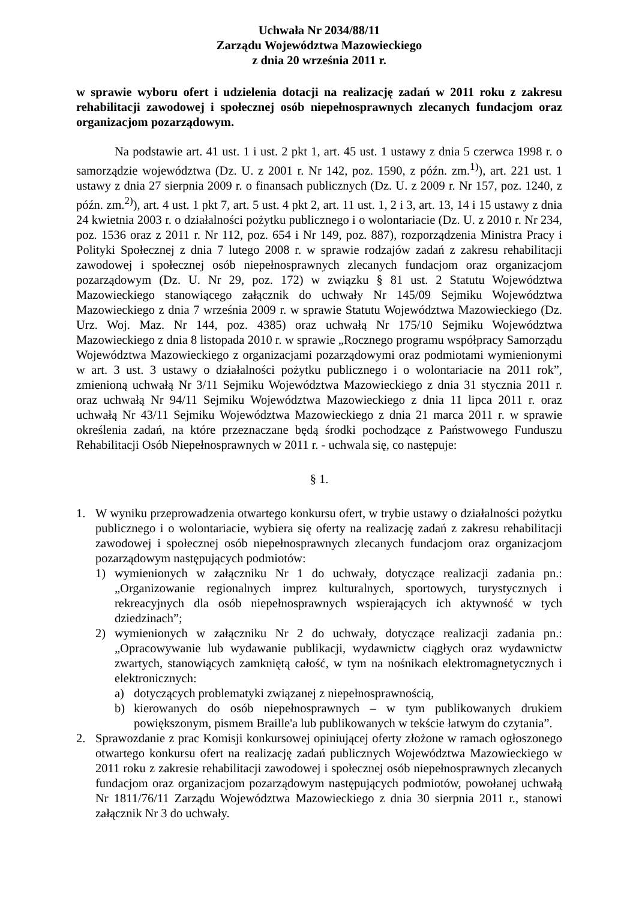Uchwała Nr 2034/88/11
Zarządu Województwa Mazowieckiego
z dnia 20 września 2011 r.
w sprawie wyboru ofert i udzielenia dotacji na realizację zadań w 2011 roku z zakresu rehabilitacji zawodowej i społecznej osób niepełnosprawnych zlecanych fundacjom oraz organizacjom pozarządowym.
Na podstawie art. 41 ust. 1 i ust. 2 pkt 1, art. 45 ust. 1 ustawy z dnia 5 czerwca 1998 r. o samorządzie województwa (Dz. U. z 2001 r. Nr 142, poz. 1590, z późn. zm.<sup>1)</sup>), art. 221 ust. 1 ustawy z dnia 27 sierpnia 2009 r. o finansach publicznych (Dz. U. z 2009 r. Nr 157, poz. 1240, z późn. zm.<sup>2)</sup>), art. 4 ust. 1 pkt 7, art. 5 ust. 4 pkt 2, art. 11 ust. 1, 2 i 3, art. 13, 14 i 15 ustawy z dnia 24 kwietnia 2003 r. o działalności pożytku publicznego i o wolontariacie (Dz. U. z 2010 r. Nr 234, poz. 1536 oraz z 2011 r. Nr 112, poz. 654 i Nr 149, poz. 887), rozporządzenia Ministra Pracy i Polityki Społecznej z dnia 7 lutego 2008 r. w sprawie rodzajów zadań z zakresu rehabilitacji zawodowej i społecznej osób niepełnosprawnych zlecanych fundacjom oraz organizacjom pozarządowym (Dz. U. Nr 29, poz. 172) w związku § 81 ust. 2 Statutu Województwa Mazowieckiego stanowiącego załącznik do uchwały Nr 145/09 Sejmiku Województwa Mazowieckiego z dnia 7 września 2009 r. w sprawie Statutu Województwa Mazowieckiego (Dz. Urz. Woj. Maz. Nr 144, poz. 4385) oraz uchwałą Nr 175/10 Sejmiku Województwa Mazowieckiego z dnia 8 listopada 2010 r. w sprawie „Rocznego programu współpracy Samorządu Województwa Mazowieckiego z organizacjami pozarządowymi oraz podmiotami wymienionymi w art. 3 ust. 3 ustawy o działalności pożytku publicznego i o wolontariacie na 2011 rok”, zmienioną uchwałą Nr 3/11 Sejmiku Województwa Mazowieckiego z dnia 31 stycznia 2011 r. oraz uchwałą Nr 94/11 Sejmiku Województwa Mazowieckiego z dnia 11 lipca 2011 r. oraz uchwałą Nr 43/11 Sejmiku Województwa Mazowieckiego z dnia 21 marca 2011 r. w sprawie określenia zadań, na które przeznaczane będą środki pochodzące z Państwowego Funduszu Rehabilitacji Osób Niepełnosprawnych w 2011 r. - uchwala się, co następuje:
§ 1.
1. W wyniku przeprowadzenia otwartego konkursu ofert, w trybie ustawy o działalności pożytku publicznego i o wolontariacie, wybiera się oferty na realizację zadań z zakresu rehabilitacji zawodowej i społecznej osób niepełnosprawnych zlecanych fundacjom oraz organizacjom pozarządowym następujących podmiotów:
1) wymienionych w załączniku Nr 1 do uchwały, dotyczące realizacji zadania pn.: „Organizowanie regionalnych imprez kulturalnych, sportowych, turystycznych i rekreacyjnych dla osób niepełnosprawnych wspierających ich aktywność w tych dziedzinach”;
2) wymienionych w załączniku Nr 2 do uchwały, dotyczące realizacji zadania pn.: „Opracowywanie lub wydawanie publikacji, wydawnictw ciągłych oraz wydawnictw zwartych, stanowiących zamkniętą całość, w tym na nośnikach elektromagnetycznych i elektronicznych:
a) dotyczących problematyki związanej z niepełnosprawnością,
b) kierowanych do osób niepełnosprawnych – w tym publikowanych drukiem powiększonym, pismem Braille'a lub publikowanych w tekście łatwym do czytania”.
2. Sprawozdanie z prac Komisji konkursowej opiniującej oferty złożone w ramach ogłoszonego otwartego konkursu ofert na realizację zadań publicznych Województwa Mazowieckiego w 2011 roku z zakresie rehabilitacji zawodowej i społecznej osób niepełnosprawnych zlecanych fundacjom oraz organizacjom pozarządowym następujących podmiotów, powołanej uchwałą Nr 1811/76/11 Zarządu Województwa Mazowieckiego z dnia 30 sierpnia 2011 r., stanowi załącznik Nr 3 do uchwały.